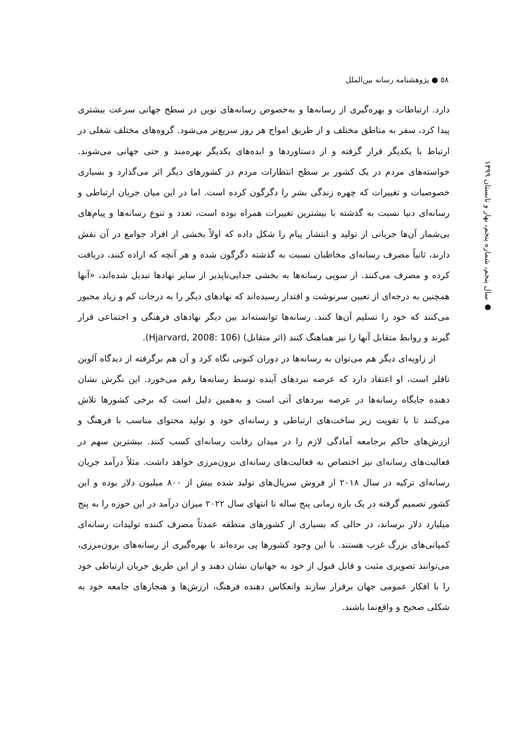۵۸ ● پژوهشنامه رسانه بین‌الملل
● سال پنجم، شماره پنجم، بهار و تابستان ۱۳۹۹
دارد. ارتباطات و بهره‌گیری از رسانه‌ها و به‌خصوص رسانه‌های نوین در سطح جهانی سرعت بیشتری پیدا کرد، سفر به مناطق مختلف و از طریق امواج هر روز سریع‌تر می‌شود. گروه‌های مختلف شغلی در ارتباط با یکدیگر قرار گرفته و از دستاوردها و ایده‌های یکدیگر بهره‌مند و حتی جهانی می‌شوند. خواسته‌های مردم در یک کشور بر سطح انتظارات مردم در کشورهای دیگر اثر می‌گذارد و بسیاری خصوصیات و تغییرات که چهره زندگی بشر را دگرگون کرده است. اما در این میان جریان ارتباطی و رسانه‌ای دنیا نسبت به گذشته با بیشترین تغییرات همراه بوده است، تعدد و تنوع رسانه‌ها و پیام‌های بی‌شمار آن‌ها جریانی از تولید و انتشار پیام را شکل داده که اولاً بخشی از افراد جوامع در آن نقش دارند، ثانیاً مصرف رسانه‌ای مخاطبان نسبت به گذشته دگرگون شده و هر آنچه که اراده کنند، دریافت کرده و مصرف می‌کنند. از سویی رسانه‌ها به بخشی جدایی‌ناپذیر از سایر نهادها تبدیل شده‌اند، «آنها همچنین به درجه‌ای از تعیین سرنوشت و اقتدار رسیده‌اند که نهادهای دیگر را به درجات کم و زیاد مجبور می‌کنند که خود را تسلیم آن‌ها کنند. رسانه‌ها توانسته‌اند بین دیگر نهادهای فرهنگی و اجتماعی قرار گیرند و روابط متقابل آنها را نیز هماهنگ کنند (اثر متقابل) (Hjarvard, 2008: 106).
از زاویه‌ای دیگر هم می‌توان به رسانه‌ها در دوران کنونی نگاه کرد و آن هم برگرفته از دیدگاه آلوین تافلر است، او اعتقاد دارد که عرصه نبردهای آینده توسط رسانه‌ها رقم می‌خورد. این نگرش نشان دهنده جایگاه رسانه‌ها در عرصه نبردهای آتی است و به‌همین دلیل است که برخی کشورها تلاش می‌کنند تا با تقویت زیر ساخت‌های ارتباطی و رسانه‌ای خود و تولید محتوای مناسب با فرهنگ و ارزش‌های حاکم برجامعه آمادگی لازم را در میدان رقابت رسانه‌ای کسب کنند. بیشترین سهم در فعالیت‌های رسانه‌ای نیز اختصاص به فعالیت‌های رسانه‌ای برون‌مرزی خواهد داشت. مثلاً درآمد جریان رسانه‌ای ترکیه در سال ۲۰۱۸ از فروش سریال‌های تولید شده بیش از ۸۰۰ میلیون دلار بوده و این کشور تصمیم گرفته در یک بازه زمانی پنج ساله تا انتهای سال ۲۰۲۲ میزان درآمد در این حوزه را به پنج میلیارد دلار برساند، در حالی که بسیاری از کشورهای منطقه عمدتاً مصرف کننده تولیدات رسانه‌ای کمپانی‌های بزرگ غرب هستند. با این وجود کشورها پی برده‌اند با بهره‌گیری از رسانه‌های برون‌مرزی، می‌توانند تصویری مثبت و قابل قبول از خود به جهانیان نشان دهند و از این طریق جریان ارتباطی خود را با افکار عمومی جهان برقرار سازند وانعکاس دهنده فرهنگ، ارزش‌ها و هنجارهای جامعه خود به شکلی صحیح و واقع‌نما باشند.